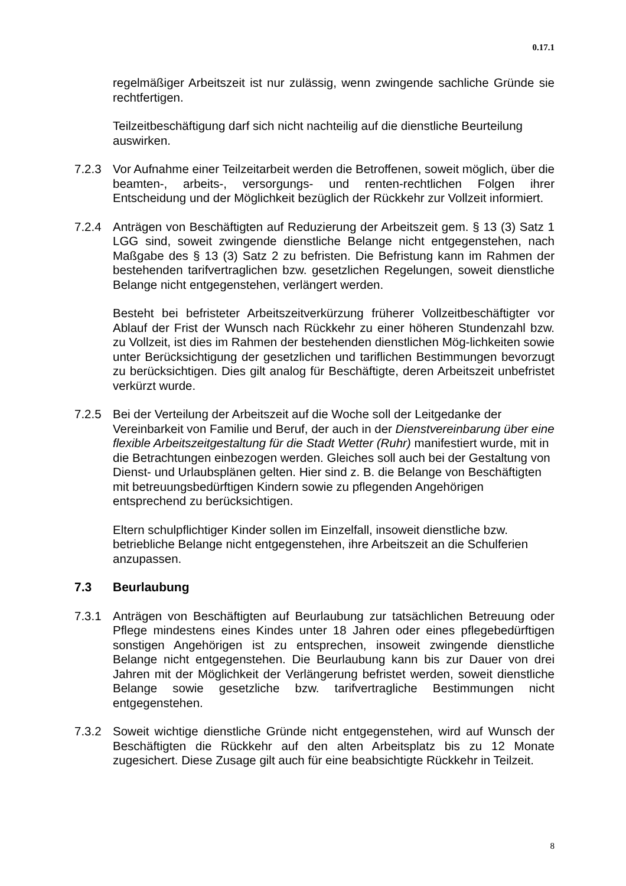0.17.1
regelmäßiger Arbeitszeit ist nur zulässig, wenn zwingende sachliche Gründe sie rechtfertigen.
Teilzeitbeschäftigung darf sich nicht nachteilig auf die dienstliche Beurteilung auswirken.
7.2.3 Vor Aufnahme einer Teilzeitarbeit werden die Betroffenen, soweit möglich, über die beamten-, arbeits-, versorgungs- und renten-rechtlichen Folgen ihrer Entscheidung und der Möglichkeit bezüglich der Rückkehr zur Vollzeit informiert.
7.2.4 Anträgen von Beschäftigten auf Reduzierung der Arbeitszeit gem. § 13 (3) Satz 1 LGG sind, soweit zwingende dienstliche Belange nicht entgegenstehen, nach Maßgabe des § 13 (3) Satz 2 zu befristen. Die Befristung kann im Rahmen der bestehenden tarifvertraglichen bzw. gesetzlichen Regelungen, soweit dienstliche Belange nicht entgegenstehen, verlängert werden.
Besteht bei befristeter Arbeitszeitverkürzung früherer Vollzeitbeschäftigter vor Ablauf der Frist der Wunsch nach Rückkehr zu einer höheren Stundenzahl bzw. zu Vollzeit, ist dies im Rahmen der bestehenden dienstlichen Mög-lichkeiten sowie unter Berücksichtigung der gesetzlichen und tariflichen Bestimmungen bevorzugt zu berücksichtigen. Dies gilt analog für Beschäftigte, deren Arbeitszeit unbefristet verkürzt wurde.
7.2.5 Bei der Verteilung der Arbeitszeit auf die Woche soll der Leitgedanke der Vereinbarkeit von Familie und Beruf, der auch in der Dienstvereinbarung über eine flexible Arbeitszeitgestaltung für die Stadt Wetter (Ruhr) manifestiert wurde, mit in die Betrachtungen einbezogen werden. Gleiches soll auch bei der Gestaltung von Dienst- und Urlaubsplänen gelten. Hier sind z. B. die Belange von Beschäftigten mit betreuungsbedürftigen Kindern sowie zu pflegenden Angehörigen entsprechend zu berücksichtigen.
Eltern schulpflichtiger Kinder sollen im Einzelfall, insoweit dienstliche bzw. betriebliche Belange nicht entgegenstehen, ihre Arbeitszeit an die Schulferien anzupassen.
7.3 Beurlaubung
7.3.1 Anträgen von Beschäftigten auf Beurlaubung zur tatsächlichen Betreuung oder Pflege mindestens eines Kindes unter 18 Jahren oder eines pflegebedürftigen sonstigen Angehörigen ist zu entsprechen, insoweit zwingende dienstliche Belange nicht entgegenstehen. Die Beurlaubung kann bis zur Dauer von drei Jahren mit der Möglichkeit der Verlängerung befristet werden, soweit dienstliche Belange sowie gesetzliche bzw. tarifvertragliche Bestimmungen nicht entgegenstehen.
7.3.2 Soweit wichtige dienstliche Gründe nicht entgegenstehen, wird auf Wunsch der Beschäftigten die Rückkehr auf den alten Arbeitsplatz bis zu 12 Monate zugesichert. Diese Zusage gilt auch für eine beabsichtigte Rückkehr in Teilzeit.
8